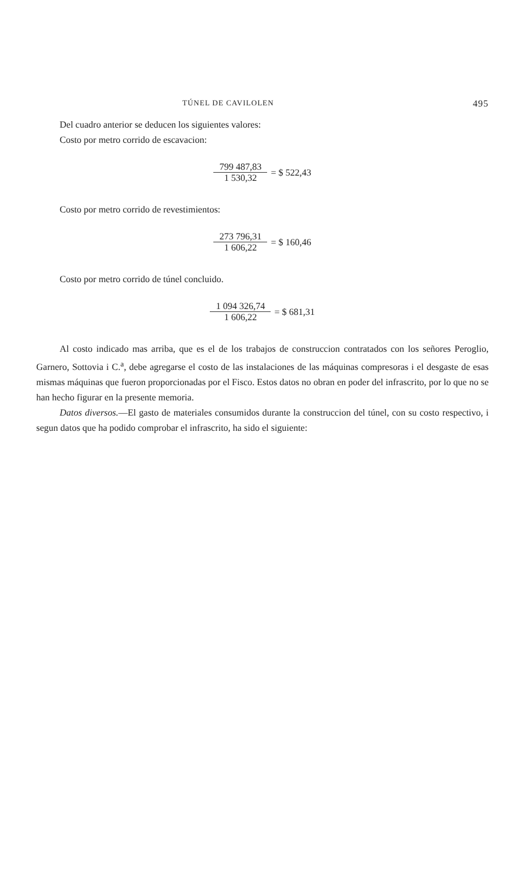TÚNEL DE CAVILOLEN 495
Del cuadro anterior se deducen los siguientes valores:
Costo por metro corrido de escavacion:
799 487,83 1 530,32 = $ 522,43
Costo por metro corrido de revestimientos:
273 796,31 1 606,22 = $ 160,46
Costo por metro corrido de túnel concluido.
1 094 326,74 1 606,22 = $ 681,31
Al costo indicado mas arriba, que es el de los trabajos de construccion contratados con los señores Peroglio, Garnero, Sottovia i C.<sup>a</sup>, debe agregarse el costo de las instalaciones de las máquinas compresoras i el desgaste de esas mismas máquinas que fueron proporcionadas por el Fisco. Estos datos no obran en poder del infrascrito, por lo que no se han hecho figurar en la presente memoria.
Datos diversos.—El gasto de materiales consumidos durante la construccion del túnel, con su costo respectivo, i segun datos que ha podido comprobar el infrascrito, ha sido el siguiente: